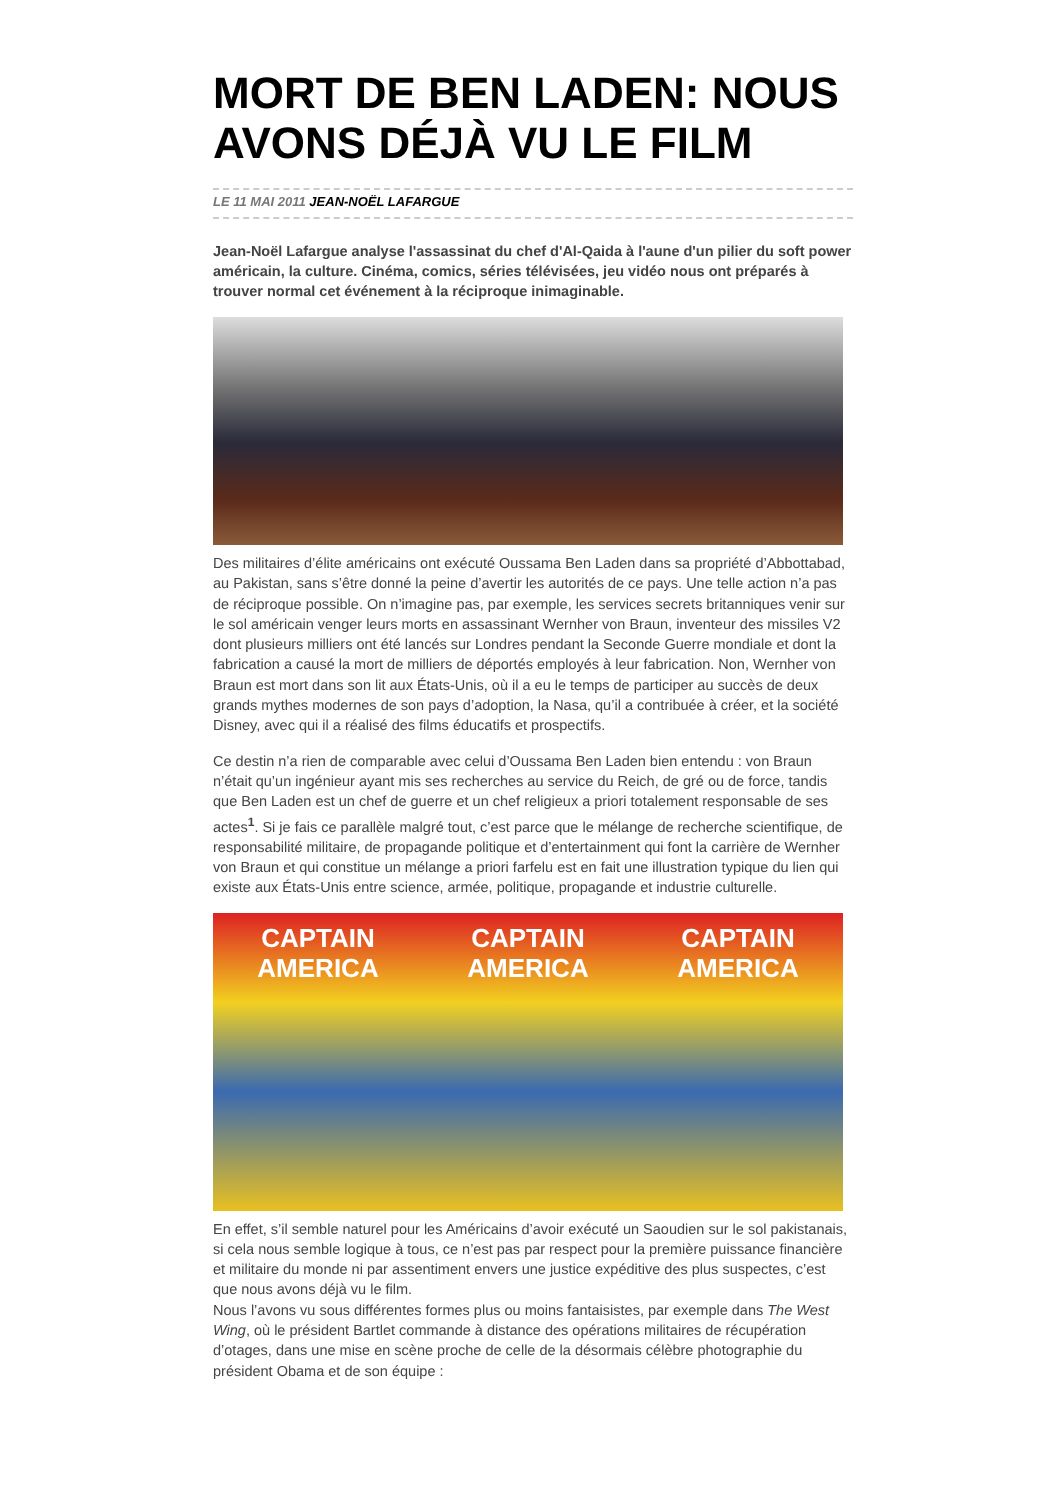MORT DE BEN LADEN: NOUS AVONS DÉJÀ VU LE FILM
LE 11 MAI 2011 JEAN-NOËL LAFARGUE
Jean-Noël Lafargue analyse l'assassinat du chef d'Al-Qaida à l'aune d'un pilier du soft power américain, la culture. Cinéma, comics, séries télévisées, jeu vidéo nous ont préparés à trouver normal cet événement à la réciproque inimaginable.
Des militaires d’élite américains ont exécuté Oussama Ben Laden dans sa propriété d’Abbottabad, au Pakistan, sans s’être donné la peine d’avertir les autorités de ce pays. Une telle action n’a pas de réciproque possible. On n’imagine pas, par exemple, les services secrets britanniques venir sur le sol américain venger leurs morts en assassinant Wernher von Braun, inventeur des missiles V2 dont plusieurs milliers ont été lancés sur Londres pendant la Seconde Guerre mondiale et dont la fabrication a causé la mort de milliers de déportés employés à leur fabrication. Non, Wernher von Braun est mort dans son lit aux États-Unis, où il a eu le temps de participer au succès de deux grands mythes modernes de son pays d’adoption, la Nasa, qu’il a contribuée à créer, et la société Disney, avec qui il a réalisé des films éducatifs et prospectifs.
Ce destin n’a rien de comparable avec celui d’Oussama Ben Laden bien entendu : von Braun n’était qu’un ingénieur ayant mis ses recherches au service du Reich, de gré ou de force, tandis que Ben Laden est un chef de guerre et un chef religieux a priori totalement responsable de ses actes<sup>1</sup>. Si je fais ce parallèle malgré tout, c’est parce que le mélange de recherche scientifique, de responsabilité militaire, de propagande politique et d’entertainment qui font la carrière de Wernher von Braun et qui constitue un mélange a priori farfelu est en fait une illustration typique du lien qui existe aux États-Unis entre science, armée, politique, propagande et industrie culturelle.
CAPTAIN AMERICA CAPTAIN AMERICA CAPTAIN AMERICA
En effet, s’il semble naturel pour les Américains d’avoir exécuté un Saoudien sur le sol pakistanais, si cela nous semble logique à tous, ce n’est pas par respect pour la première puissance financière et militaire du monde ni par assentiment envers une justice expéditive des plus suspectes, c’est que nous avons déjà vu le film.
Nous l’avons vu sous différentes formes plus ou moins fantaisistes, par exemple dans The West Wing, où le président Bartlet commande à distance des opérations militaires de récupération d’otages, dans une mise en scène proche de celle de la désormais célèbre photographie du président Obama et de son équipe :